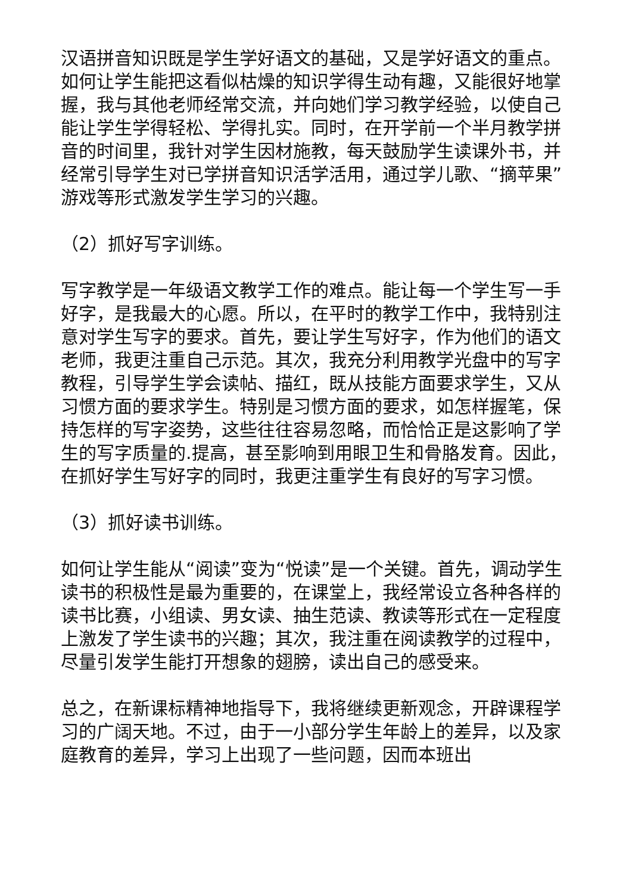汉语拼音知识既是学生学好语文的基础，又是学好语文的重点。如何让学生能把这看似枯燥的知识学得生动有趣，又能很好地掌握，我与其他老师经常交流，并向她们学习教学经验，以使自己能让学生学得轻松、学得扎实。同时，在开学前一个半月教学拼音的时间里，我针对学生因材施教，每天鼓励学生读课外书，并经常引导学生对已学拼音知识活学活用，通过学儿歌、“摘苹果”游戏等形式激发学生学习的兴趣。
（2）抓好写字训练。
写字教学是一年级语文教学工作的难点。能让每一个学生写一手好字，是我最大的心愿。所以，在平时的教学工作中，我特别注意对学生写字的要求。首先，要让学生写好字，作为他们的语文老师，我更注重自己示范。其次，我充分利用教学光盘中的写字教程，引导学生学会读帖、描红，既从技能方面要求学生，又从习惯方面的要求学生。特别是习惯方面的要求，如怎样握笔，保持怎样的写字姿势，这些往往容易忽略，而恰恰正是这影响了学生的写字质量的.提高，甚至影响到用眼卫生和骨胳发育。因此，在抓好学生写好字的同时，我更注重学生有良好的写字习惯。
（3）抓好读书训练。
如何让学生能从“阅读”变为“悦读”是一个关键。首先，调动学生读书的积极性是最为重要的，在课堂上，我经常设立各种各样的读书比赛，小组读、男女读、抽生范读、教读等形式在一定程度上激发了学生读书的兴趣；其次，我注重在阅读教学的过程中，尽量引发学生能打开想象的翅膀，读出自己的感受来。
总之，在新课标精神地指导下，我将继续更新观念，开辟课程学习的广阔天地。不过，由于一小部分学生年龄上的差异，以及家庭教育的差异，学习上出现了一些问题，因而本班出